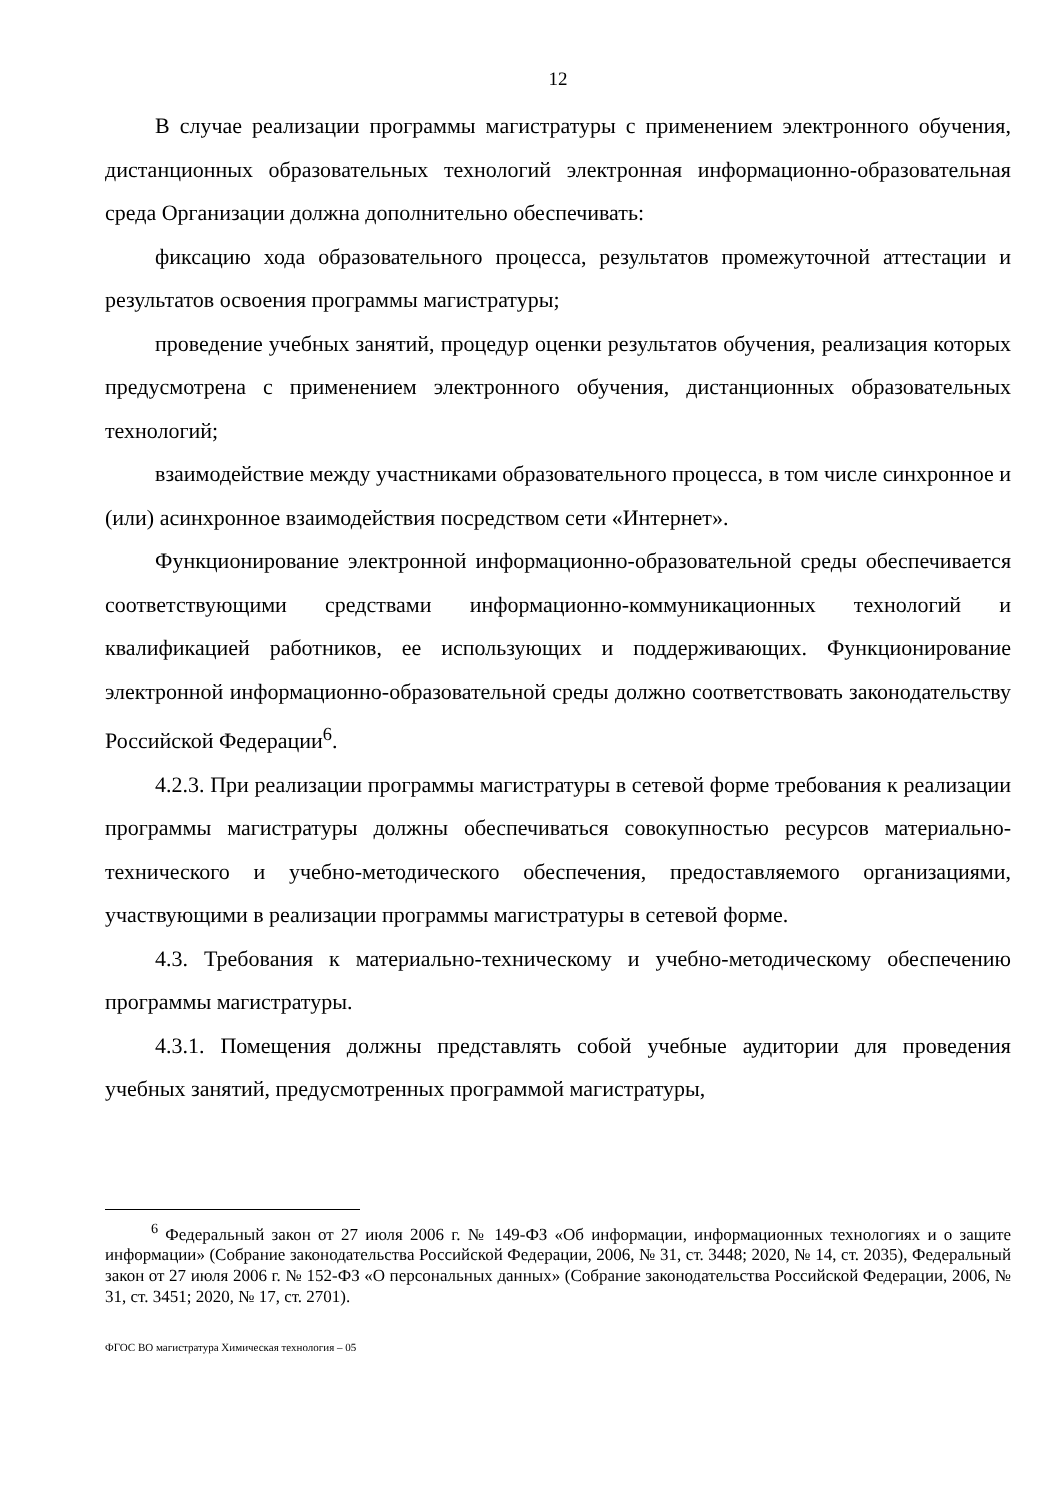12
В случае реализации программы магистратуры с применением электронного обучения, дистанционных образовательных технологий электронная информационно-образовательная среда Организации должна дополнительно обеспечивать:
фиксацию хода образовательного процесса, результатов промежуточной аттестации и результатов освоения программы магистратуры;
проведение учебных занятий, процедур оценки результатов обучения, реализация которых предусмотрена с применением электронного обучения, дистанционных образовательных технологий;
взаимодействие между участниками образовательного процесса, в том числе синхронное и (или) асинхронное взаимодействия посредством сети «Интернет».
Функционирование электронной информационно-образовательной среды обеспечивается соответствующими средствами информационно-коммуникационных технологий и квалификацией работников, ее использующих и поддерживающих. Функционирование электронной информационно-образовательной среды должно соответствовать законодательству Российской Федерации<sup>6</sup>.
4.2.3. При реализации программы магистратуры в сетевой форме требования к реализации программы магистратуры должны обеспечиваться совокупностью ресурсов материально-технического и учебно-методического обеспечения, предоставляемого организациями, участвующими в реализации программы магистратуры в сетевой форме.
4.3. Требования к материально-техническому и учебно-методическому обеспечению программы магистратуры.
4.3.1. Помещения должны представлять собой учебные аудитории для проведения учебных занятий, предусмотренных программой магистратуры,
<sup>6</sup> Федеральный закон от 27 июля 2006 г. № 149-ФЗ «Об информации, информационных технологиях и о защите информации» (Собрание законодательства Российской Федерации, 2006, № 31, ст. 3448; 2020, № 14, ст. 2035), Федеральный закон от 27 июля 2006 г. № 152-ФЗ «О персональных данных» (Собрание законодательства Российской Федерации, 2006, № 31, ст. 3451; 2020, № 17, ст. 2701).
ФГОС ВО магистратура Химическая технология – 05